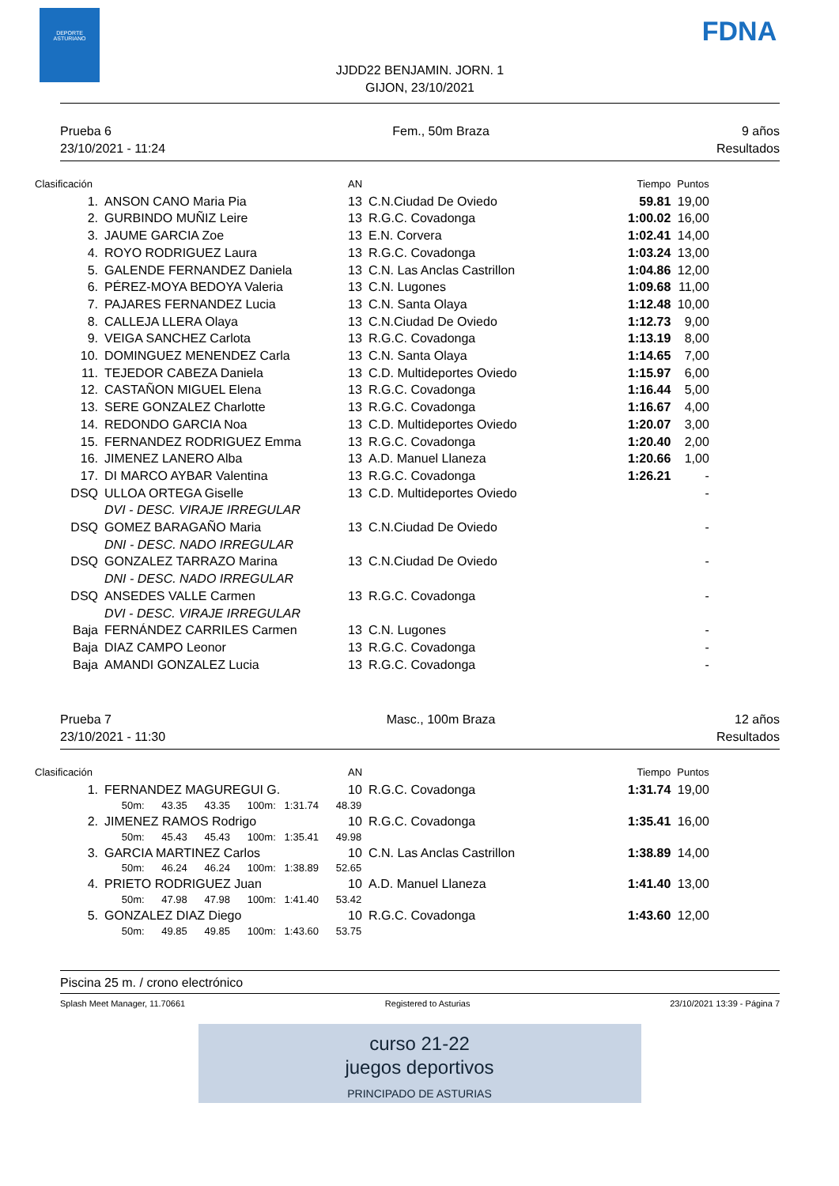DEPORTE ASTURIANO FDNA
JJDD22 BENJAMIN. JORN. 1
GIJON, 23/10/2021
Prueba 6
23/10/2021 - 11:24
Fem., 50m Braza 9 años
Resultados
| Clasificación | | AN | | Tiempo | Puntos |
| --- | --- | --- | --- | --- | --- |
| 1. | ANSON CANO Maria Pia | 13 | C.N.Ciudad De Oviedo | 59.81 | 19,00 |
| 2. | GURBINDO MUÑIZ Leire | 13 | R.G.C. Covadonga | 1:00.02 | 16,00 |
| 3. | JAUME GARCIA Zoe | 13 | E.N. Corvera | 1:02.41 | 14,00 |
| 4. | ROYO RODRIGUEZ Laura | 13 | R.G.C. Covadonga | 1:03.24 | 13,00 |
| 5. | GALENDE FERNANDEZ Daniela | 13 | C.N. Las Anclas Castrillon | 1:04.86 | 12,00 |
| 6. | PÉREZ-MOYA BEDOYA Valeria | 13 | C.N. Lugones | 1:09.68 | 11,00 |
| 7. | PAJARES FERNANDEZ Lucia | 13 | C.N. Santa Olaya | 1:12.48 | 10,00 |
| 8. | CALLEJA LLERA Olaya | 13 | C.N.Ciudad De Oviedo | 1:12.73 | 9,00 |
| 9. | VEIGA SANCHEZ Carlota | 13 | R.G.C. Covadonga | 1:13.19 | 8,00 |
| 10. | DOMINGUEZ MENENDEZ Carla | 13 | C.N. Santa Olaya | 1:14.65 | 7,00 |
| 11. | TEJEDOR CABEZA Daniela | 13 | C.D. Multideportes Oviedo | 1:15.97 | 6,00 |
| 12. | CASTAÑON MIGUEL Elena | 13 | R.G.C. Covadonga | 1:16.44 | 5,00 |
| 13. | SERE GONZALEZ Charlotte | 13 | R.G.C. Covadonga | 1:16.67 | 4,00 |
| 14. | REDONDO GARCIA Noa | 13 | C.D. Multideportes Oviedo | 1:20.07 | 3,00 |
| 15. | FERNANDEZ RODRIGUEZ Emma | 13 | R.G.C. Covadonga | 1:20.40 | 2,00 |
| 16. | JIMENEZ LANERO Alba | 13 | A.D. Manuel Llaneza | 1:20.66 | 1,00 |
| 17. | DI MARCO AYBAR Valentina | 13 | R.G.C. Covadonga | 1:26.21 | - |
| DSQ | ULLOA ORTEGA Giselle | 13 | C.D. Multideportes Oviedo | | - |
| | DVI - DESC. VIRAJE IRREGULAR | | | | |
| DSQ | GOMEZ BARAGAÑO Maria | 13 | C.N.Ciudad De Oviedo | | - |
| | DNI - DESC. NADO IRREGULAR | | | | |
| DSQ | GONZALEZ TARRAZO Marina | 13 | C.N.Ciudad De Oviedo | | - |
| | DNI - DESC. NADO IRREGULAR | | | | |
| DSQ | ANSEDES VALLE Carmen | 13 | R.G.C. Covadonga | | - |
| | DVI - DESC. VIRAJE IRREGULAR | | | | |
| Baja | FERNÁNDEZ CARRILES Carmen | 13 | C.N. Lugones | | - |
| Baja | DIAZ CAMPO Leonor | 13 | R.G.C. Covadonga | | - |
| Baja | AMANDI GONZALEZ Lucia | 13 | R.G.C. Covadonga | | - |
Prueba 7
23/10/2021 - 11:30
Masc., 100m Braza 12 años
Resultados
| Clasificación | | AN | | Tiempo | Puntos |
| --- | --- | --- | --- | --- | --- |
| 1. | FERNANDEZ MAGUREGUI G. | 10 | R.G.C. Covadonga | 1:31.74 | 19,00 |
| | 50m: 43.35 43.35 100m: 1:31.74 48.39 | | | | |
| 2. | JIMENEZ RAMOS Rodrigo | 10 | R.G.C. Covadonga | 1:35.41 | 16,00 |
| | 50m: 45.43 45.43 100m: 1:35.41 49.98 | | | | |
| 3. | GARCIA MARTINEZ Carlos | 10 | C.N. Las Anclas Castrillon | 1:38.89 | 14,00 |
| | 50m: 46.24 46.24 100m: 1:38.89 52.65 | | | | |
| 4. | PRIETO RODRIGUEZ Juan | 10 | A.D. Manuel Llaneza | 1:41.40 | 13,00 |
| | 50m: 47.98 47.98 100m: 1:41.40 53.42 | | | | |
| 5. | GONZALEZ DIAZ Diego | 10 | R.G.C. Covadonga | 1:43.60 | 12,00 |
| | 50m: 49.85 49.85 100m: 1:43.60 53.75 | | | | |
Piscina 25 m. / crono electrónico
Splash Meet Manager, 11.70661 Registered to Asturias 23/10/2021 13:39 - Página 7
curso 21-22
juegos deportivos
PRINCIPADO DE ASTURIAS